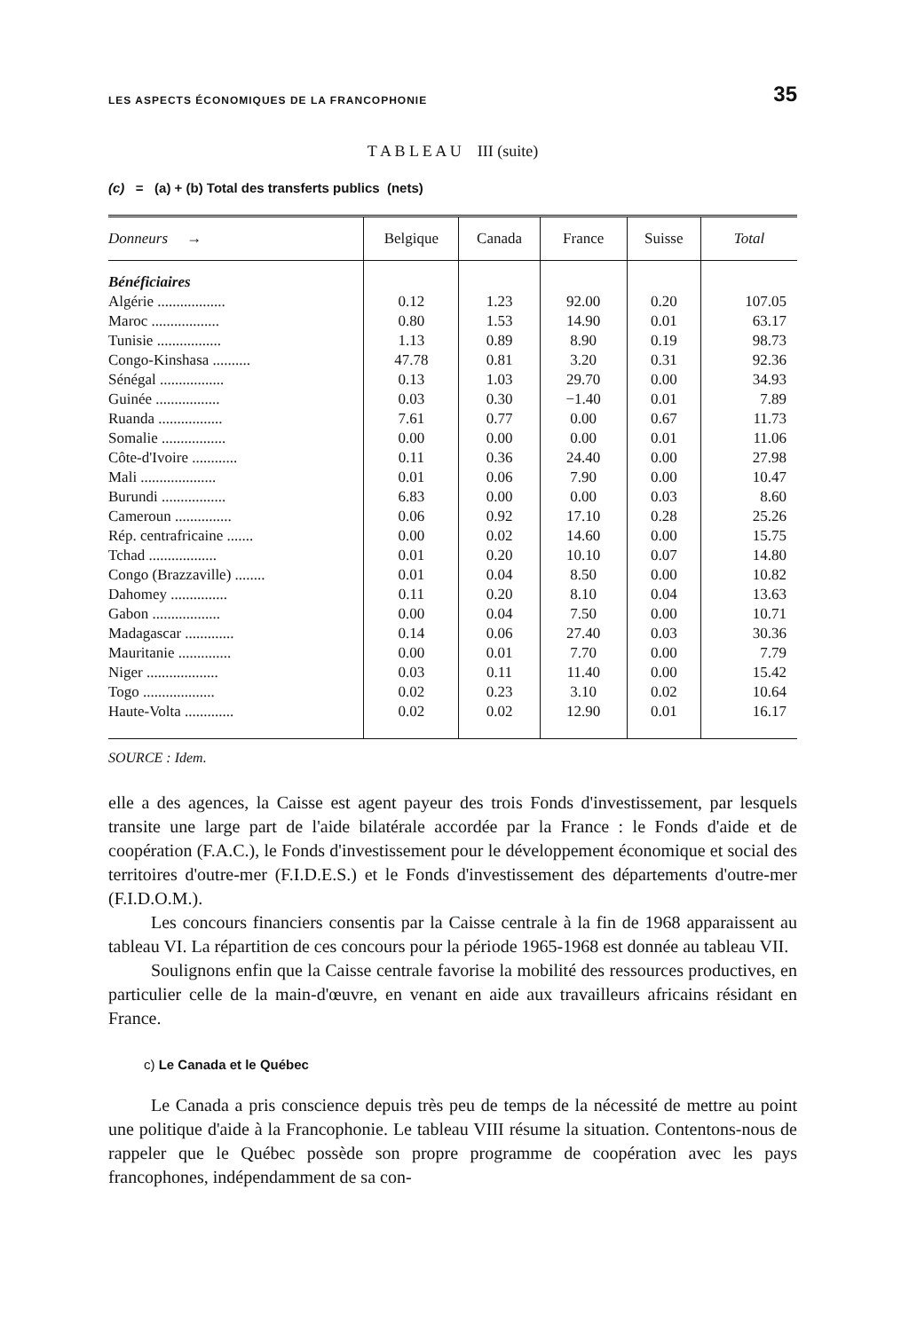LES ASPECTS ÉCONOMIQUES DE LA FRANCOPHONIE 35
T A B L E A U III (suite)
(c) = (a) + (b) Total des transferts publics (nets)
| Donneurs → | Belgique | Canada | France | Suisse | Total |
| --- | --- | --- | --- | --- | --- |
| Bénéficiaires | | | | | |
| Algérie .................. | 0.12 | 1.23 | 92.00 | 0.20 | 107.05 |
| Maroc .................. | 0.80 | 1.53 | 14.90 | 0.01 | 63.17 |
| Tunisie ................. | 1.13 | 0.89 | 8.90 | 0.19 | 98.73 |
| Congo-Kinshasa .......... | 47.78 | 0.81 | 3.20 | 0.31 | 92.36 |
| Sénégal ................. | 0.13 | 1.03 | 29.70 | 0.00 | 34.93 |
| Guinée ................. | 0.03 | 0.30 | −1.40 | 0.01 | 7.89 |
| Ruanda ................. | 7.61 | 0.77 | 0.00 | 0.67 | 11.73 |
| Somalie ................. | 0.00 | 0.00 | 0.00 | 0.01 | 11.06 |
| Côte-d'Ivoire ............ | 0.11 | 0.36 | 24.40 | 0.00 | 27.98 |
| Mali .................... | 0.01 | 0.06 | 7.90 | 0.00 | 10.47 |
| Burundi ................. | 6.83 | 0.00 | 0.00 | 0.03 | 8.60 |
| Cameroun ............... | 0.06 | 0.92 | 17.10 | 0.28 | 25.26 |
| Rép. centrafricaine ....... | 0.00 | 0.02 | 14.60 | 0.00 | 15.75 |
| Tchad .................. | 0.01 | 0.20 | 10.10 | 0.07 | 14.80 |
| Congo (Brazzaville) ........ | 0.01 | 0.04 | 8.50 | 0.00 | 10.82 |
| Dahomey ............... | 0.11 | 0.20 | 8.10 | 0.04 | 13.63 |
| Gabon .................. | 0.00 | 0.04 | 7.50 | 0.00 | 10.71 |
| Madagascar ............. | 0.14 | 0.06 | 27.40 | 0.03 | 30.36 |
| Mauritanie .............. | 0.00 | 0.01 | 7.70 | 0.00 | 7.79 |
| Niger ................... | 0.03 | 0.11 | 11.40 | 0.00 | 15.42 |
| Togo ................... | 0.02 | 0.23 | 3.10 | 0.02 | 10.64 |
| Haute-Volta ............. | 0.02 | 0.02 | 12.90 | 0.01 | 16.17 |
SOURCE : Idem.
elle a des agences, la Caisse est agent payeur des trois Fonds d'investissement, par lesquels transite une large part de l'aide bilatérale accordée par la France : le Fonds d'aide et de coopération (F.A.C.), le Fonds d'investissement pour le développement économique et social des territoires d'outre-mer (F.I.D.E.S.) et le Fonds d'investissement des départements d'outre-mer (F.I.D.O.M.).
Les concours financiers consentis par la Caisse centrale à la fin de 1968 apparaissent au tableau VI. La répartition de ces concours pour la période 1965-1968 est donnée au tableau VII.
Soulignons enfin que la Caisse centrale favorise la mobilité des ressources productives, en particulier celle de la main-d'œuvre, en venant en aide aux travailleurs africains résidant en France.
c) Le Canada et le Québec
Le Canada a pris conscience depuis très peu de temps de la nécessité de mettre au point une politique d'aide à la Francophonie. Le tableau VIII résume la situation. Contentons-nous de rappeler que le Québec possède son propre programme de coopération avec les pays francophones, indépendamment de sa con-